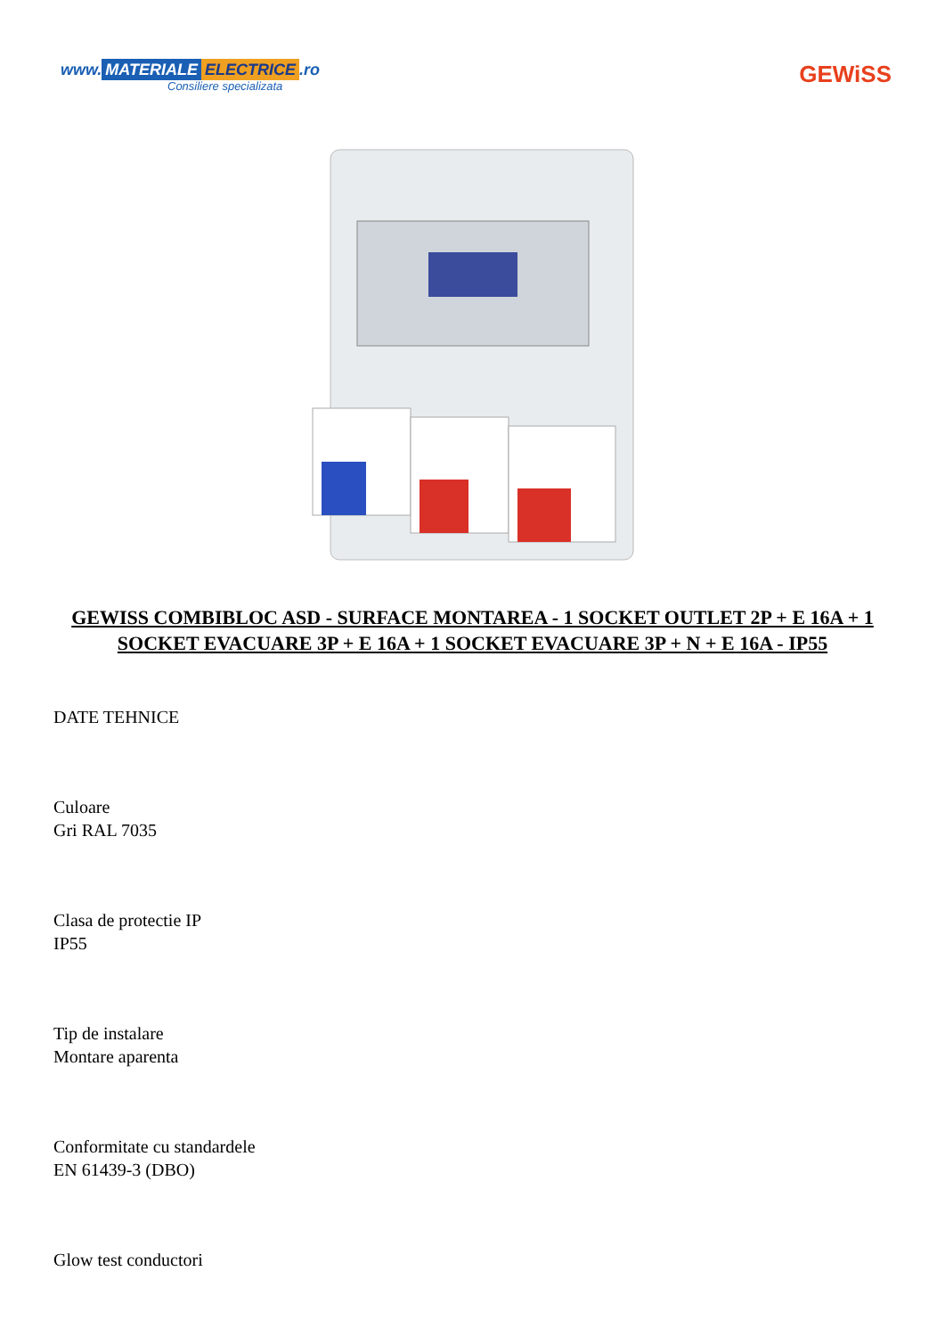www. MATERIALE ELECTRICE.ro
Consiliere specializata
GEWiSS
GEWISS COMBIBLOC ASD - SURFACE MONTAREA - 1 SOCKET OUTLET 2P + E 16A + 1 SOCKET EVACUARE 3P + E 16A + 1 SOCKET EVACUARE 3P + N + E 16A - IP55
DATE TEHNICE
Culoare
Gri RAL 7035
Clasa de protectie IP
IP55
Tip de instalare
Montare aparenta
Conformitate cu standardele
EN 61439-3 (DBO)
Glow test conductori